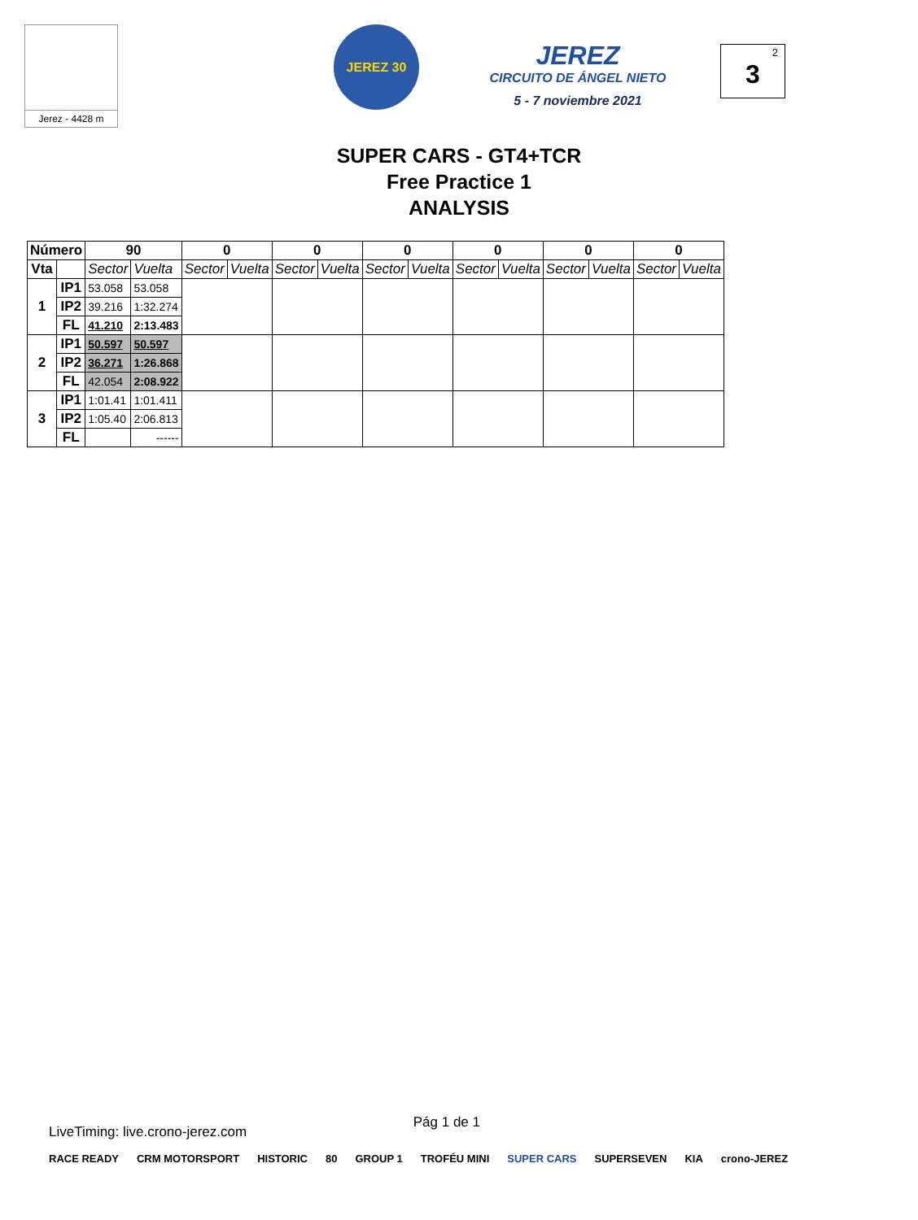Jerez - 4428 m
JEREZ 30
JEREZ
CIRCUITO DE ÁNGEL NIETO
5 - 7 noviembre 2021
3<sup>2</sup>
SUPER CARS - GT4+TCR
Free Practice 1
ANALYSIS
| Número | | 90 | | 0 | | 0 | | 0 | | 0 | | 0 | | 0 | |
| --- | --- | --- | --- | --- | --- | --- | --- | --- | --- | --- | --- | --- | --- | --- | --- |
| Vta | | Sector | Vuelta | Sector | Vuelta | Sector | Vuelta | Sector | Vuelta | Sector | Vuelta | Sector | Vuelta | Sector | Vuelta |
| 1 | IP1 | 53.058 | 53.058 | | | | | | | | | | | | |
| | IP2 | 39.216 | 1:32.274 | | | | | | | | | | | | |
| | FL | 41.210 | 2:13.483 | | | | | | | | | | | | |
| 2 | IP1 | 50.597 | 50.597 | | | | | | | | | | | | |
| | IP2 | 36.271 | 1:26.868 | | | | | | | | | | | | |
| | FL | 42.054 | 2:08.922 | | | | | | | | | | | | |
| 3 | IP1 | 1:01.41 | 1:01.411 | | | | | | | | | | | | |
| | IP2 | 1:05.40 | 2:06.813 | | | | | | | | | | | | |
| | FL | | ------ | | | | | | | | | | | | |
LiveTiming: live.crono-jerez.com Pág 1 de 1
RACE READY CRM MOTORSPORT HISTORIC 80 GROUP 1 TROFÉU MINI SUPER CARS SUPERSEVEN KIA crono-JEREZ